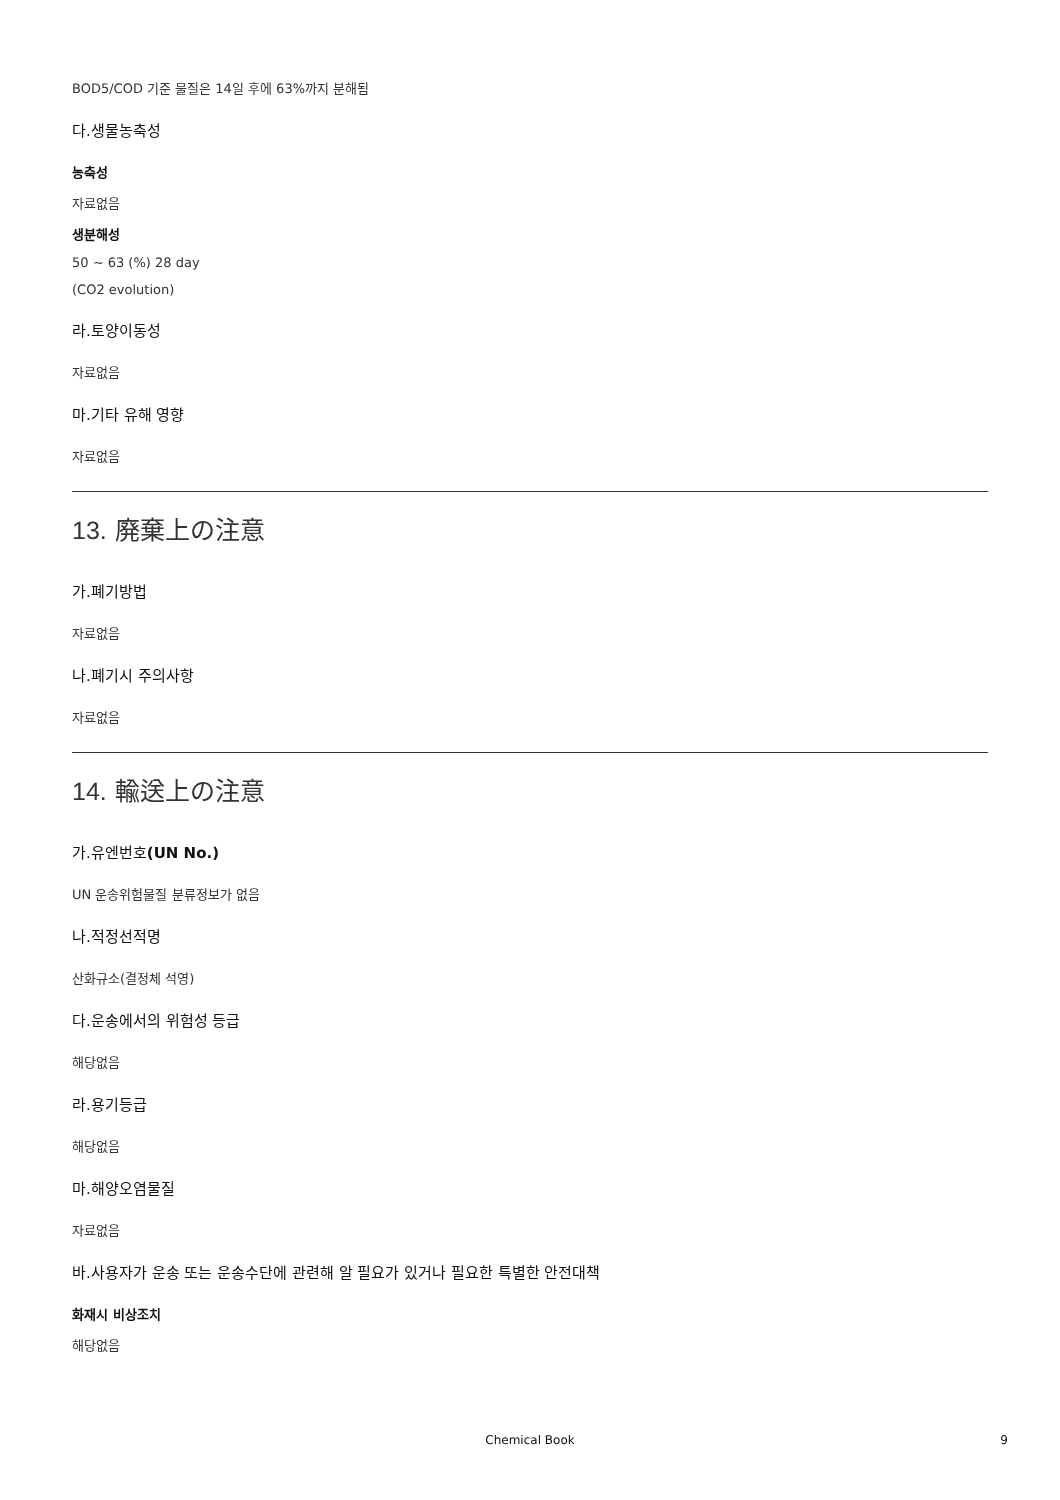BOD5/COD 기준 물질은 14일 후에 63%까지 분해됨
다.생물농축성
농축성
자료없음
생분해성
50 ~ 63 (%) 28 day
(CO2 evolution)
라.토양이동성
자료없음
마.기타 유해 영향
자료없음
13. 廃棄上の注意
가.폐기방법
자료없음
나.폐기시 주의사항
자료없음
14. 輸送上の注意
가.유엔번호(UN No.)
UN 운송위험물질 분류정보가 없음
나.적정선적명
산화규소(결정체 석영)
다.운송에서의 위험성 등급
해당없음
라.용기등급
해당없음
마.해양오염물질
자료없음
바.사용자가 운송 또는 운송수단에 관련해 알 필요가 있거나 필요한 특별한 안전대책
화재시 비상조치
해당없음
Chemical Book 9